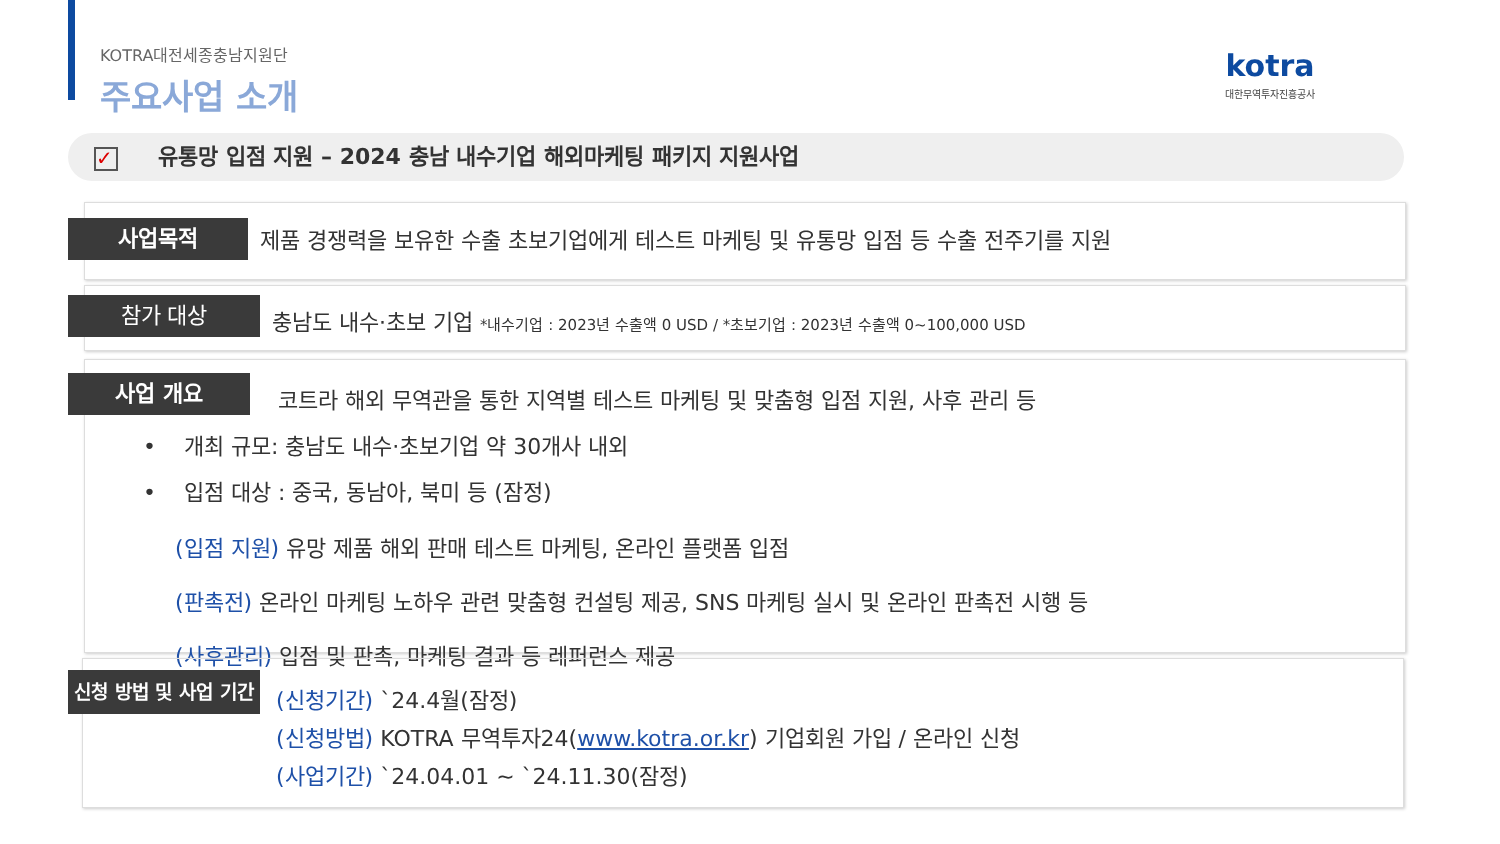KOTRA대전세종충남지원단
주요사업 소개
kotra
대한무역투자진흥공사
✓ 유통망 입점 지원 – 2024 충남 내수기업 해외마케팅 패키지 지원사업
사업목적
제품 경쟁력을 보유한 수출 초보기업에게 테스트 마케팅 및 유통망 입점 등 수출 전주기를 지원
참가 대상
충남도 내수·초보 기업 *내수기업 : 2023년 수출액 0 USD / *초보기업 : 2023년 수출액 0~100,000 USD
사업 개요
코트라 해외 무역관을 통한 지역별 테스트 마케팅 및 맞춤형 입점 지원, 사후 관리 등
• 개최 규모: 충남도 내수·초보기업 약 30개사 내외
• 입점 대상 : 중국, 동남아, 북미 등 (잠정)
(입점 지원) 유망 제품 해외 판매 테스트 마케팅, 온라인 플랫폼 입점
(판촉전) 온라인 마케팅 노하우 관련 맞춤형 컨설팅 제공, SNS 마케팅 실시 및 온라인 판촉전 시행 등
(사후관리) 입점 및 판촉, 마케팅 결과 등 레퍼런스 제공
신청 방법 및 사업 기간
(신청기간) `24.4월(잠정)
(신청방법) KOTRA 무역투자24(www.kotra.or.kr) 기업회원 가입 / 온라인 신청
(사업기간) `24.04.01 ~ `24.11.30(잠정)